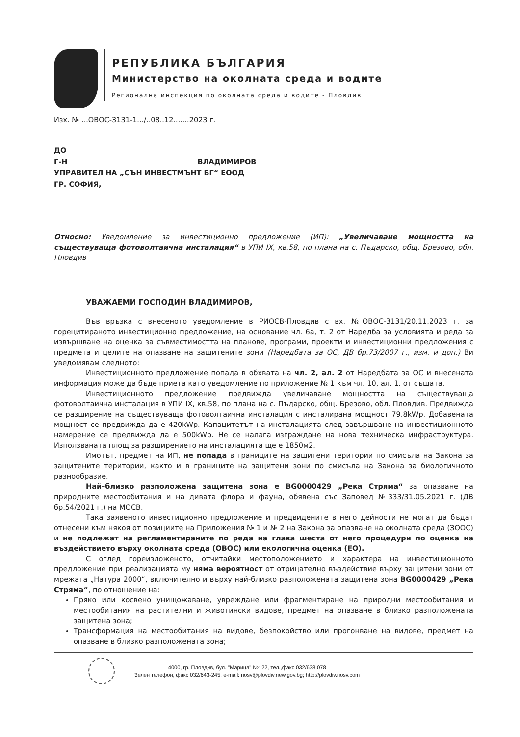РЕПУБЛИКА БЪЛГАРИЯ
Министерство на околната среда и водите
Регионална инспекция по околната среда и водите - Пловдив
Изх. № ...ОВОС-3131-1.../..08..12.......2023 г.
ДО
Г-Н ВЛАДИМИРОВ
УПРАВИТЕЛ НА „СЪН ИНВЕСТМЪНТ БГ“ ЕООД
ГР. СОФИЯ,
Относно: Уведомление за инвестиционно предложение (ИП): „Увеличаване мощността на съществуваща фотоволтаична инсталация“ в УПИ IX, кв.58, по плана на с. Пъдарско, общ. Брезово, обл. Пловдив
УВАЖАЕМИ ГОСПОДИН ВЛАДИМИРОВ,
Във връзка с внесеното уведомление в РИОСВ-Пловдив с вх. №ОВОС-3131/20.11.2023 г. за горецитираното инвестиционно предложение, на основание чл. 6а, т. 2 от Наредба за условията и реда за извършване на оценка за съвместимостта на планове, програми, проекти и инвестиционни предложения с предмета и целите на опазване на защитените зони (Наредбата за ОС, ДВ бр.73/2007 г., изм. и доп.) Ви уведомявам следното:
Инвестиционното предложение попада в обхвата на чл. 2, ал. 2 от Наредбата за ОС и внесената информация може да бъде приета като уведомление по приложение № 1 към чл. 10, ал. 1. от същата.
Инвестиционното предложение предвижда увеличаване мощността на съществуваща фотоволтаична инсталация в УПИ IX, кв.58, по плана на с. Пъдарско, общ. Брезово, обл. Пловдив. Предвижда се разширение на съществуваща фотоволтаична инсталация с инсталирана мощност 79.8kWp. Добавената мощност се предвижда да е 420kWp. Капацитетът на инсталацията след завършване на инвестиционното намерение се предвижда да е 500kWp. Не се налага изграждане на нова техническа инфраструктура. Използваната площ за разширението на инсталацията ще е 1850м2.
Имотът, предмет на ИП, не попада в границите на защитени територии по смисъла на Закона за защитените територии, както и в границите на защитени зони по смисъла на Закона за биологичното разнообразие.
Най–близко разположена защитена зона е BG0000429 „Река Стряма“ за опазване на природните местообитания и на дивата флора и фауна, обявена със Заповед №333/31.05.2021 г. (ДВ бр.54/2021 г.) на МОСВ.
Така заявеното инвестиционно предложение и предвидените в него дейности не могат да бъдат отнесени към някоя от позициите на Приложения № 1 и № 2 на Закона за опазване на околната среда (ЗООС) и не подлежат на регламентираните по реда на глава шеста от него процедури по оценка на въздействието върху околната среда (ОВОС) или екологична оценка (ЕО).
С оглед гореизложеното, отчитайки местоположението и характера на инвестиционното предложение при реализацията му няма вероятност от отрицателно въздействие върху защитени зони от мрежата „Натура 2000“, включително и върху най-близко разположената защитена зона BG0000429 „Река Стряма“, по отношение на:
Пряко или косвено унищожаване, увреждане или фрагментиране на природни местообитания и местообитания на растителни и животински видове, предмет на опазване в близко разположената защитена зона;
Трансформация на местообитания на видове, безпокойство или прогонване на видове, предмет на опазване в близко разположената зона;
4000, гр. Пловдив, бул. "Марица" №122, тел.,факс 032/638 078
Зелен телефон, факс 032/643-245, e-mail: riosv@plovdiv.riew.gov.bg; http://plovdiv.riosv.com